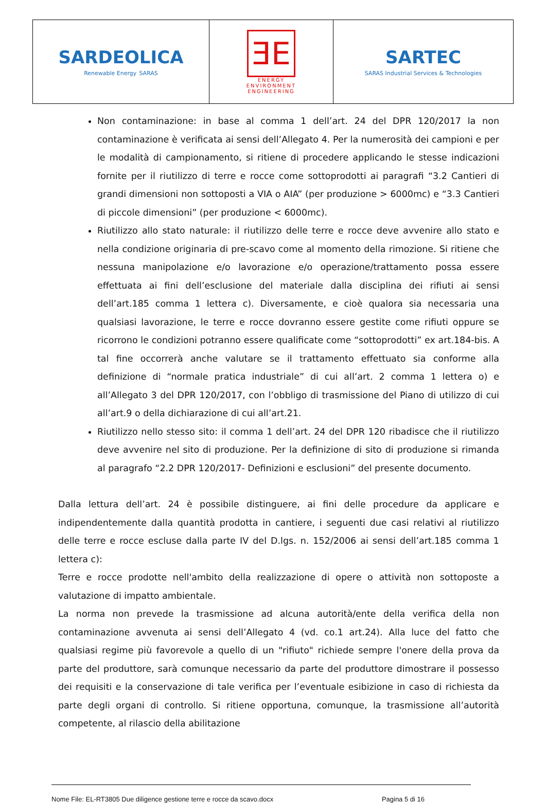| SARDEOLICA Renewable Energy SARAS | ƎE ENERGY ENVIRONMENT ENGINEERING | SARTEC SARAS Industrial Services & Technologies |
Non contaminazione: in base al comma 1 dell’art. 24 del DPR 120/2017 la non contaminazione è verificata ai sensi dell’Allegato 4. Per la numerosità dei campioni e per le modalità di campionamento, si ritiene di procedere applicando le stesse indicazioni fornite per il riutilizzo di terre e rocce come sottoprodotti ai paragrafi “3.2 Cantieri di grandi dimensioni non sottoposti a VIA o AIA” (per produzione > 6000mc) e “3.3 Cantieri di piccole dimensioni” (per produzione < 6000mc).
Riutilizzo allo stato naturale: il riutilizzo delle terre e rocce deve avvenire allo stato e nella condizione originaria di pre-scavo come al momento della rimozione. Si ritiene che nessuna manipolazione e/o lavorazione e/o operazione/trattamento possa essere effettuata ai fini dell’esclusione del materiale dalla disciplina dei rifiuti ai sensi dell’art.185 comma 1 lettera c). Diversamente, e cioè qualora sia necessaria una qualsiasi lavorazione, le terre e rocce dovranno essere gestite come rifiuti oppure se ricorrono le condizioni potranno essere qualificate come “sottoprodotti” ex art.184-bis. A tal fine occorrerà anche valutare se il trattamento effettuato sia conforme alla definizione di “normale pratica industriale” di cui all’art. 2 comma 1 lettera o) e all’Allegato 3 del DPR 120/2017, con l’obbligo di trasmissione del Piano di utilizzo di cui all’art.9 o della dichiarazione di cui all’art.21.
Riutilizzo nello stesso sito: il comma 1 dell’art. 24 del DPR 120 ribadisce che il riutilizzo deve avvenire nel sito di produzione. Per la definizione di sito di produzione si rimanda al paragrafo “2.2 DPR 120/2017- Definizioni e esclusioni” del presente documento.
Dalla lettura dell’art. 24 è possibile distinguere, ai fini delle procedure da applicare e indipendentemente dalla quantità prodotta in cantiere, i seguenti due casi relativi al riutilizzo delle terre e rocce escluse dalla parte IV del D.lgs. n. 152/2006 ai sensi dell’art.185 comma 1 lettera c):
Terre e rocce prodotte nell'ambito della realizzazione di opere o attività non sottoposte a valutazione di impatto ambientale.
La norma non prevede la trasmissione ad alcuna autorità/ente della verifica della non contaminazione avvenuta ai sensi dell’Allegato 4 (vd. co.1 art.24). Alla luce del fatto che qualsiasi regime più favorevole a quello di un "rifiuto" richiede sempre l'onere della prova da parte del produttore, sarà comunque necessario da parte del produttore dimostrare il possesso dei requisiti e la conservazione di tale verifica per l’eventuale esibizione in caso di richiesta da parte degli organi di controllo. Si ritiene opportuna, comunque, la trasmissione all’autorità competente, al rilascio della abilitazione
Nome File: EL-RT3805 Due diligence gestione terre e rocce da scavo.docx Pagina 5 di 16